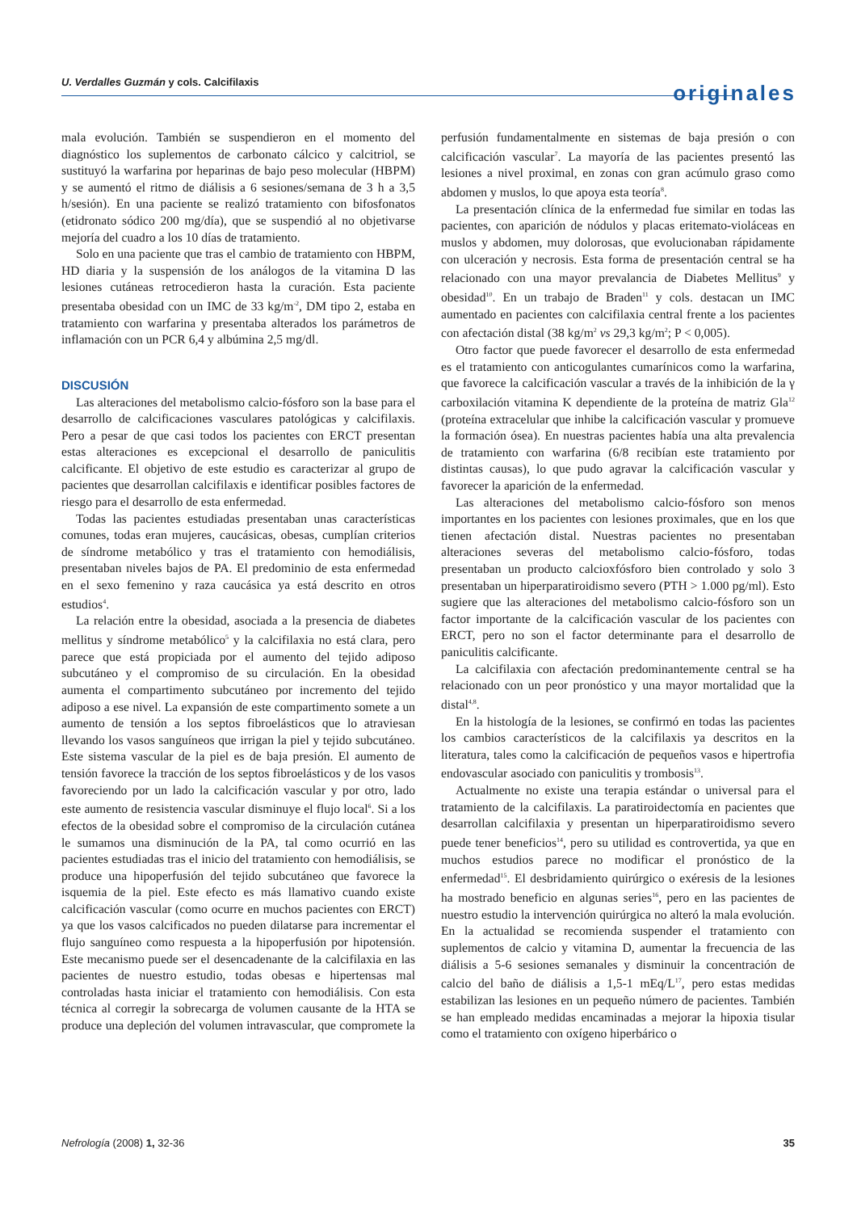U. Verdalles Guzmán y cols. Calcifilaxis
originales
mala evolución. También se suspendieron en el momento del diagnóstico los suplementos de carbonato cálcico y calcitriol, se sustituyó la warfarina por heparinas de bajo peso molecular (HBPM) y se aumentó el ritmo de diálisis a 6 sesiones/semana de 3 h a 3,5 h/sesión). En una paciente se realizó tratamiento con bifosfonatos (etidronato sódico 200 mg/día), que se suspendió al no objetivarse mejoría del cuadro a los 10 días de tratamiento.
Solo en una paciente que tras el cambio de tratamiento con HBPM, HD diaria y la suspensión de los análogos de la vitamina D las lesiones cutáneas retrocedieron hasta la curación. Esta paciente presentaba obesidad con un IMC de 33 kg/m<sup>-2</sup>, DM tipo 2, estaba en tratamiento con warfarina y presentaba alterados los parámetros de inflamación con un PCR 6,4 y albúmina 2,5 mg/dl.
DISCUSIÓN
Las alteraciones del metabolismo calcio-fósforo son la base para el desarrollo de calcificaciones vasculares patológicas y calcifilaxis. Pero a pesar de que casi todos los pacientes con ERCT presentan estas alteraciones es excepcional el desarrollo de paniculitis calcificante. El objetivo de este estudio es caracterizar al grupo de pacientes que desarrollan calcifilaxis e identificar posibles factores de riesgo para el desarrollo de esta enfermedad.
Todas las pacientes estudiadas presentaban unas características comunes, todas eran mujeres, caucásicas, obesas, cumplían criterios de síndrome metabólico y tras el tratamiento con hemodiálisis, presentaban niveles bajos de PA. El predominio de esta enfermedad en el sexo femenino y raza caucásica ya está descrito en otros estudios<sup>4</sup>.
La relación entre la obesidad, asociada a la presencia de diabetes mellitus y síndrome metabólico<sup>5</sup> y la calcifilaxia no está clara, pero parece que está propiciada por el aumento del tejido adiposo subcutáneo y el compromiso de su circulación. En la obesidad aumenta el compartimento subcutáneo por incremento del tejido adiposo a ese nivel. La expansión de este compartimento somete a un aumento de tensión a los septos fibroelásticos que lo atraviesan llevando los vasos sanguíneos que irrigan la piel y tejido subcutáneo. Este sistema vascular de la piel es de baja presión. El aumento de tensión favorece la tracción de los septos fibroelásticos y de los vasos favoreciendo por un lado la calcificación vascular y por otro, lado este aumento de resistencia vascular disminuye el flujo local<sup>6</sup>. Si a los efectos de la obesidad sobre el compromiso de la circulación cutánea le sumamos una disminución de la PA, tal como ocurrió en las pacientes estudiadas tras el inicio del tratamiento con hemodiálisis, se produce una hipoperfusión del tejido subcutáneo que favorece la isquemia de la piel. Este efecto es más llamativo cuando existe calcificación vascular (como ocurre en muchos pacientes con ERCT) ya que los vasos calcificados no pueden dilatarse para incrementar el flujo sanguíneo como respuesta a la hipoperfusión por hipotensión. Este mecanismo puede ser el desencadenante de la calcifilaxia en las pacientes de nuestro estudio, todas obesas e hipertensas mal controladas hasta iniciar el tratamiento con hemodiálisis. Con esta técnica al corregir la sobrecarga de volumen causante de la HTA se produce una depleción del volumen intravascular, que compromete la perfusión fundamentalmente en sistemas de baja presión o con calcificación vascular<sup>7</sup>. La mayoría de las pacientes presentó las lesiones a nivel proximal, en zonas con gran acúmulo graso como abdomen y muslos, lo que apoya esta teoría<sup>8</sup>.
La presentación clínica de la enfermedad fue similar en todas las pacientes, con aparición de nódulos y placas eritemato-violáceas en muslos y abdomen, muy dolorosas, que evolucionaban rápidamente con ulceración y necrosis. Esta forma de presentación central se ha relacionado con una mayor prevalancia de Diabetes Mellitus<sup>9</sup> y obesidad<sup>10</sup>. En un trabajo de Braden<sup>11</sup> y cols. destacan un IMC aumentado en pacientes con calcifilaxia central frente a los pacientes con afectación distal (38 kg/m<sup>2</sup> vs 29,3 kg/m<sup>2</sup>; P < 0,005).
Otro factor que puede favorecer el desarrollo de esta enfermedad es el tratamiento con anticogulantes cumarínicos como la warfarina, que favorece la calcificación vascular a través de la inhibición de la γ carboxilación vitamina K dependiente de la proteína de matriz Gla<sup>12</sup> (proteína extracelular que inhibe la calcificación vascular y promueve la formación ósea). En nuestras pacientes había una alta prevalencia de tratamiento con warfarina (6/8 recibían este tratamiento por distintas causas), lo que pudo agravar la calcificación vascular y favorecer la aparición de la enfermedad.
Las alteraciones del metabolismo calcio-fósforo son menos importantes en los pacientes con lesiones proximales, que en los que tienen afectación distal. Nuestras pacientes no presentaban alteraciones severas del metabolismo calcio-fósforo, todas presentaban un producto calcioxfósforo bien controlado y solo 3 presentaban un hiperparatiroidismo severo (PTH > 1.000 pg/ml). Esto sugiere que las alteraciones del metabolismo calcio-fósforo son un factor importante de la calcificación vascular de los pacientes con ERCT, pero no son el factor determinante para el desarrollo de paniculitis calcificante.
La calcifilaxia con afectación predominantemente central se ha relacionado con un peor pronóstico y una mayor mortalidad que la distal<sup>4,8</sup>.
En la histología de la lesiones, se confirmó en todas las pacientes los cambios característicos de la calcifilaxis ya descritos en la literatura, tales como la calcificación de pequeños vasos e hipertrofia endovascular asociado con paniculitis y trombosis<sup>13</sup>.
Actualmente no existe una terapia estándar o universal para el tratamiento de la calcifilaxis. La paratiroidectomía en pacientes que desarrollan calcifilaxia y presentan un hiperparatiroidismo severo puede tener beneficios<sup>14</sup>, pero su utilidad es controvertida, ya que en muchos estudios parece no modificar el pronóstico de la enfermedad<sup>15</sup>. El desbridamiento quirúrgico o exéresis de la lesiones ha mostrado beneficio en algunas series<sup>16</sup>, pero en las pacientes de nuestro estudio la intervención quirúrgica no alteró la mala evolución. En la actualidad se recomienda suspender el tratamiento con suplementos de calcio y vitamina D, aumentar la frecuencia de las diálisis a 5-6 sesiones semanales y disminuir la concentración de calcio del baño de diálisis a 1,5-1 mEq/L<sup>17</sup>, pero estas medidas estabilizan las lesiones en un pequeño número de pacientes. También se han empleado medidas encaminadas a mejorar la hipoxia tisular como el tratamiento con oxígeno hiperbárico o
Nefrología (2008) 1, 32-36 35